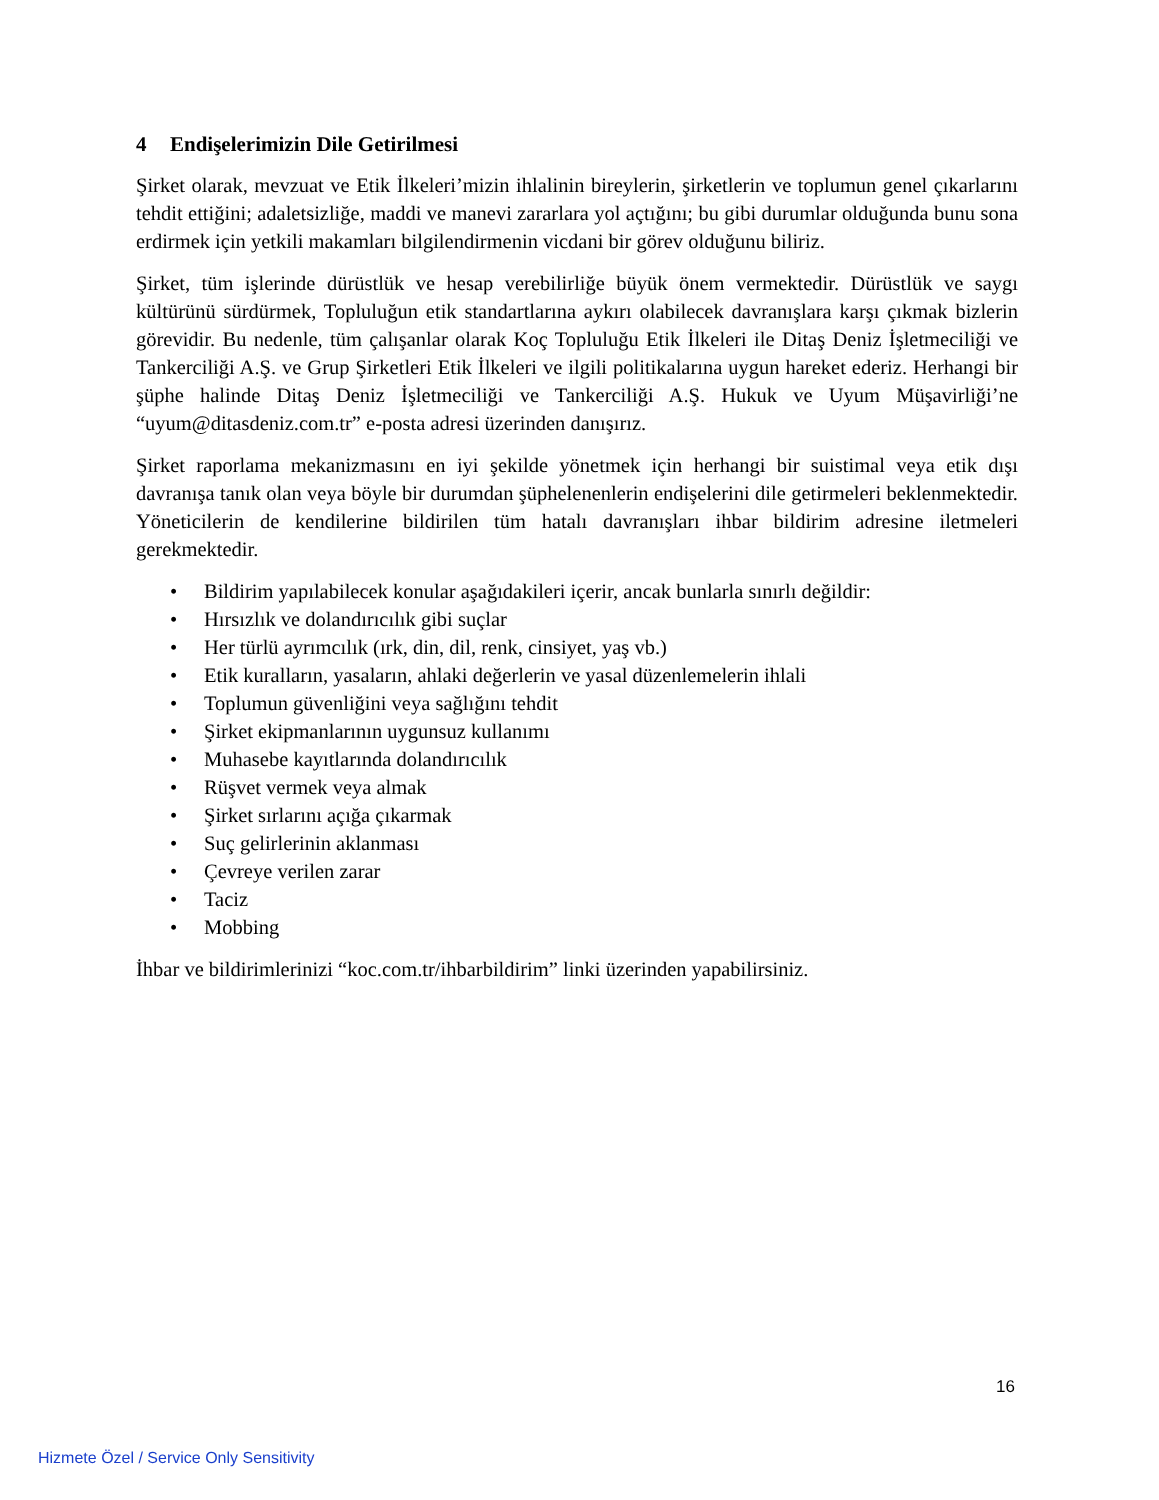4 Endişelerimizin Dile Getirilmesi
Şirket olarak, mevzuat ve Etik İlkeleri’mizin ihlalinin bireylerin, şirketlerin ve toplumun genel çıkarlarını tehdit ettiğini; adaletsizliğe, maddi ve manevi zararlara yol açtığını; bu gibi durumlar olduğunda bunu sona erdirmek için yetkili makamları bilgilendirmenin vicdani bir görev olduğunu biliriz.
Şirket, tüm işlerinde dürüstlük ve hesap verebilirliğe büyük önem vermektedir. Dürüstlük ve saygı kültürünü sürdürmek, Topluluğun etik standartlarına aykırı olabilecek davranışlara karşı çıkmak bizlerin görevidir. Bu nedenle, tüm çalışanlar olarak Koç Topluluğu Etik İlkeleri ile Ditaş Deniz İşletmeciliği ve Tankerciliği A.Ş. ve Grup Şirketleri Etik İlkeleri ve ilgili politikalarına uygun hareket ederiz. Herhangi bir şüphe halinde Ditaş Deniz İşletmeciliği ve Tankerciliği A.Ş. Hukuk ve Uyum Müşavirliği’ne “uyum@ditasdeniz.com.tr” e-posta adresi üzerinden danışırız.
Şirket raporlama mekanizmasını en iyi şekilde yönetmek için herhangi bir suistimal veya etik dışı davranışa tanık olan veya böyle bir durumdan şüphelenenlerin endişelerini dile getirmeleri beklenmektedir. Yöneticilerin de kendilerine bildirilen tüm hatalı davranışları ihbar bildirim adresine iletmeleri gerekmektedir.
• Bildirim yapılabilecek konular aşağıdakileri içerir, ancak bunlarla sınırlı değildir:
• Hırsızlık ve dolandırıcılık gibi suçlar
• Her türlü ayrımcılık (ırk, din, dil, renk, cinsiyet, yaş vb.)
• Etik kuralların, yasaların, ahlaki değerlerin ve yasal düzenlemelerin ihlali
• Toplumun güvenliğini veya sağlığını tehdit
• Şirket ekipmanlarının uygunsuz kullanımı
• Muhasebe kayıtlarında dolandırıcılık
• Rüşvet vermek veya almak
• Şirket sırlarını açığa çıkarmak
• Suç gelirlerinin aklanması
• Çevreye verilen zarar
• Taciz
• Mobbing
İhbar ve bildirimlerinizi “koc.com.tr/ihbarbildirim” linki üzerinden yapabilirsiniz.
16
Hizmete Özel / Service Only Sensitivity